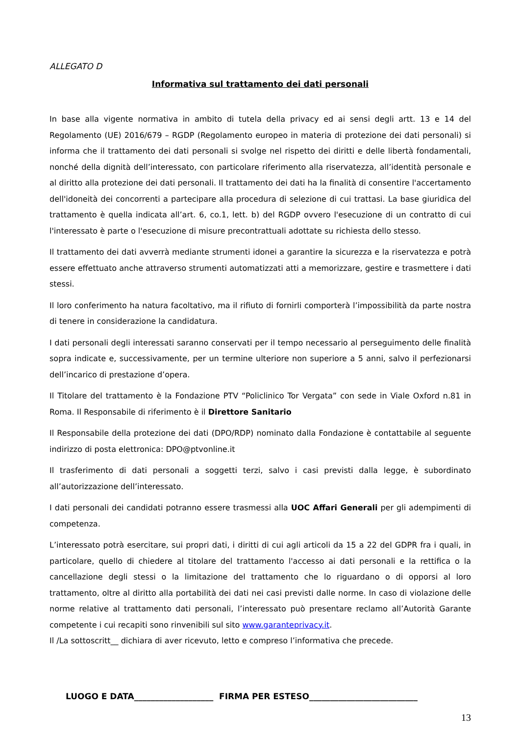ALLEGATO D
Informativa sul trattamento dei dati personali
In base alla vigente normativa in ambito di tutela della privacy ed ai sensi degli artt. 13 e 14 del Regolamento (UE) 2016/679 – RGDP (Regolamento europeo in materia di protezione dei dati personali) si informa che il trattamento dei dati personali si svolge nel rispetto dei diritti e delle libertà fondamentali, nonché della dignità dell’interessato, con particolare riferimento alla riservatezza, all’identità personale e al diritto alla protezione dei dati personali. Il trattamento dei dati ha la finalità di consentire l'accertamento dell'idoneità dei concorrenti a partecipare alla procedura di selezione di cui trattasi. La base giuridica del trattamento è quella indicata all’art. 6, co.1, lett. b) del RGDP ovvero l'esecuzione di un contratto di cui l'interessato è parte o l'esecuzione di misure precontrattuali adottate su richiesta dello stesso.
Il trattamento dei dati avverrà mediante strumenti idonei a garantire la sicurezza e la riservatezza e potrà essere effettuato anche attraverso strumenti automatizzati atti a memorizzare, gestire e trasmettere i dati stessi.
Il loro conferimento ha natura facoltativo, ma il rifiuto di fornirli comporterà l’impossibilità da parte nostra di tenere in considerazione la candidatura.
I dati personali degli interessati saranno conservati per il tempo necessario al perseguimento delle finalità sopra indicate e, successivamente, per un termine ulteriore non superiore a 5 anni, salvo il perfezionarsi dell’incarico di prestazione d’opera.
Il Titolare del trattamento è la Fondazione PTV “Policlinico Tor Vergata” con sede in Viale Oxford n.81 in Roma. Il Responsabile di riferimento è il Direttore Sanitario
Il Responsabile della protezione dei dati (DPO/RDP) nominato dalla Fondazione è contattabile al seguente indirizzo di posta elettronica: DPO@ptvonline.it
Il trasferimento di dati personali a soggetti terzi, salvo i casi previsti dalla legge, è subordinato all’autorizzazione dell’interessato.
I dati personali dei candidati potranno essere trasmessi alla UOC Affari Generali per gli adempimenti di competenza.
L’interessato potrà esercitare, sui propri dati, i diritti di cui agli articoli da 15 a 22 del GDPR fra i quali, in particolare, quello di chiedere al titolare del trattamento l'accesso ai dati personali e la rettifica o la cancellazione degli stessi o la limitazione del trattamento che lo riguardano o di opporsi al loro trattamento, oltre al diritto alla portabilità dei dati nei casi previsti dalle norme. In caso di violazione delle norme relative al trattamento dati personali, l’interessato può presentare reclamo all’Autorità Garante competente i cui recapiti sono rinvenibili sul sito www.garanteprivacy.it.
Il /La sottoscritt__ dichiara di aver ricevuto, letto e compreso l’informativa che precede.
LUOGO E DATA___________________ FIRMA PER ESTESO__________________________
13